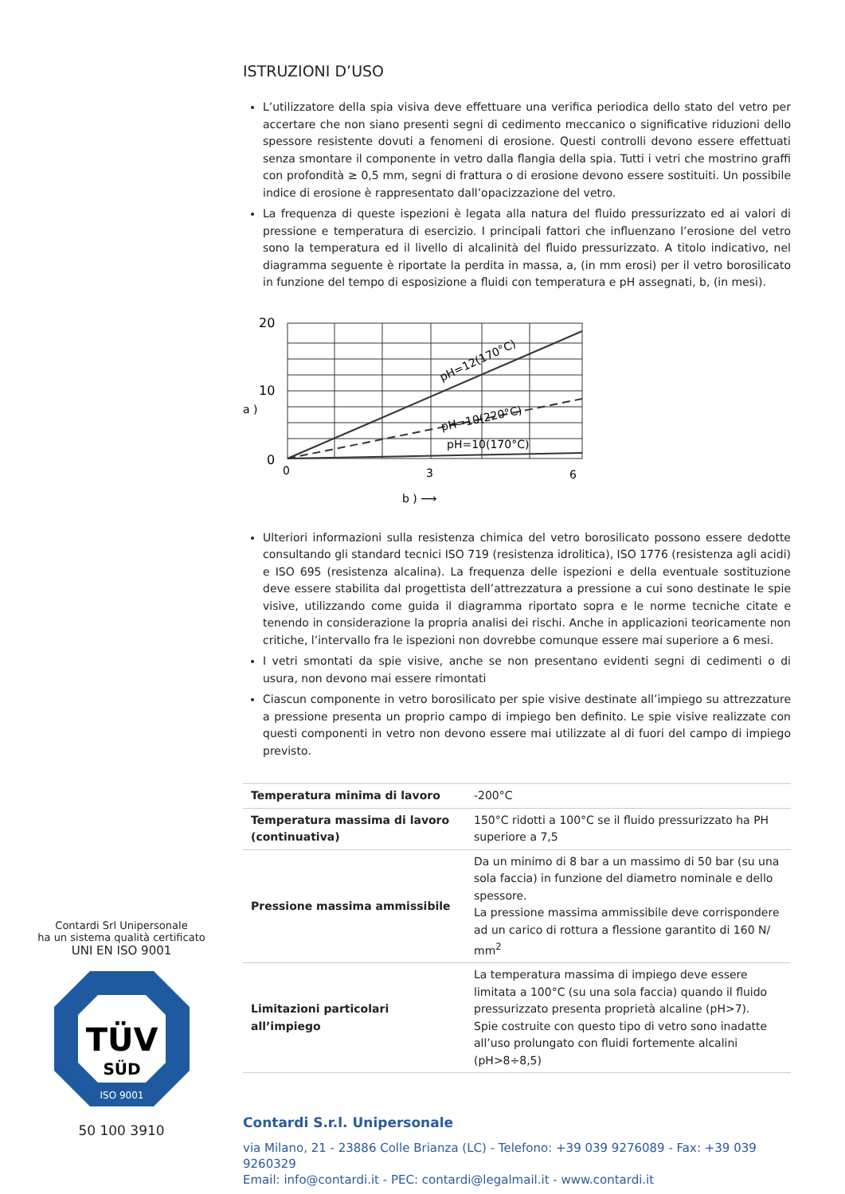Contardi Srl Unipersonale
ha un sistema qualità certificato
UNI EN ISO 9001
TÜV
SÜD
ISO 9001
50 100 3910
ISTRUZIONI D’USO
L’utilizzatore della spia visiva deve effettuare una verifica periodica dello stato del vetro per accertare che non siano presenti segni di cedimento meccanico o significative riduzioni dello spessore resistente dovuti a fenomeni di erosione. Questi controlli devono essere effettuati senza smontare il componente in vetro dalla flangia della spia. Tutti i vetri che mostrino graffi con profondità ≥ 0,5 mm, segni di frattura o di erosione devono essere sostituiti. Un possibile indice di erosione è rappresentato dall’opacizzazione del vetro.
La frequenza di queste ispezioni è legata alla natura del fluido pressurizzato ed ai valori di pressione e temperatura di esercizio. I principali fattori che influenzano l’erosione del vetro sono la temperatura ed il livello di alcalinità del fluido pressurizzato. A titolo indicativo, nel diagramma seguente è riportate la perdita in massa, a, (in mm erosi) per il vetro borosilicato in funzione del tempo di esposizione a fluidi con temperatura e pH assegnati, b, (in mesi).
20
10
0
0
3
6
a )
b ) ⟶
pH=12(170°C)
pH=10(220°C)
pH=10(170°C)
Ulteriori informazioni sulla resistenza chimica del vetro borosilicato possono essere dedotte consultando gli standard tecnici ISO 719 (resistenza idrolitica), ISO 1776 (resistenza agli acidi) e ISO 695 (resistenza alcalina). La frequenza delle ispezioni e della eventuale sostituzione deve essere stabilita dal progettista dell’attrezzatura a pressione a cui sono destinate le spie visive, utilizzando come guida il diagramma riportato sopra e le norme tecniche citate e tenendo in considerazione la propria analisi dei rischi. Anche in applicazioni teoricamente non critiche, l’intervallo fra le ispezioni non dovrebbe comunque essere mai superiore a 6 mesi.
I vetri smontati da spie visive, anche se non presentano evidenti segni di cedimenti o di usura, non devono mai essere rimontati
Ciascun componente in vetro borosilicato per spie visive destinate all’impiego su attrezzature a pressione presenta un proprio campo di impiego ben definito. Le spie visive realizzate con questi componenti in vetro non devono essere mai utilizzate al di fuori del campo di impiego previsto.
| Temperatura minima di lavoro | -200°C |
| Temperatura massima di lavoro (continuativa) | 150°C ridotti a 100°C se il fluido pressurizzato ha PH superiore a 7,5 |
| Pressione massima ammissibile | Da un minimo di 8 bar a un massimo di 50 bar (su una sola faccia) in funzione del diametro nominale e dello spessore. La pressione massima ammissibile deve corrispondere ad un carico di rottura a flessione garantito di 160 N/ mm<sup>2</sup> |
| Limitazioni particolari all’impiego | La temperatura massima di impiego deve essere limitata a 100°C (su una sola faccia) quando il fluido pressurizzato presenta proprietà alcaline (pH>7). Spie costruite con questo tipo di vetro sono inadatte all’uso prolungato con fluidi fortemente alcalini (pH>8÷8,5) |
Contardi S.r.l. Unipersonale
via Milano, 21 - 23886 Colle Brianza (LC) - Telefono: +39 039 9276089 - Fax: +39 039 9260329
Email: info@contardi.it - PEC: contardi@legalmail.it - www.contardi.it